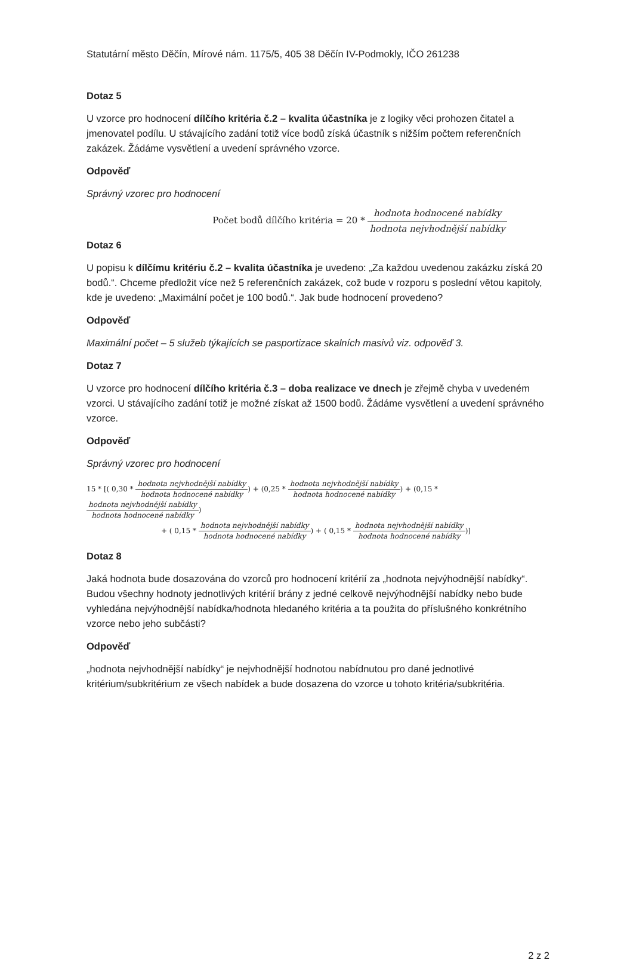Statutární město Děčín, Mírové nám. 1175/5, 405 38 Děčín IV-Podmokly, IČO 261238
Dotaz 5
U vzorce pro hodnocení dílčího kritéria č.2 – kvalita účastníka je z logiky věci prohozen čitatel a jmenovatel podílu. U stávajícího zadání totiž více bodů získá účastník s nižším počtem referenčních zakázek. Žádáme vysvětlení a uvedení správného vzorce.
Odpověď
Správný vzorec pro hodnocení
Počet bodů dílčího kritéria = 20 * hodnota hodnocené nabídky hodnota nejvhodnější nabídky
Dotaz 6
U popisu k dílčímu kritériu č.2 – kvalita účastníka je uvedeno: „Za každou uvedenou zakázku získá 20 bodů.“. Chceme předložit více než 5 referenčních zakázek, což bude v rozporu s poslední větou kapitoly, kde je uvedeno: „Maximální počet je 100 bodů.“. Jak bude hodnocení provedeno?
Odpověď
Maximální počet – 5 služeb týkajících se pasportizace skalních masivů viz. odpověď 3.
Dotaz 7
U vzorce pro hodnocení dílčího kritéria č.3 – doba realizace ve dnech je zřejmě chyba v uvedeném vzorci. U stávajícího zadání totiž je možné získat až 1500 bodů. Žádáme vysvětlení a uvedení správného vzorce.
Odpověď
Správný vzorec pro hodnocení
15 * [( 0,30 * hodnota nejvhodnější nabídky hodnota hodnocené nabídky) + (0,25 * hodnota nejvhodnější nabídky hodnota hodnocené nabídky) + (0,15 * hodnota nejvhodnější nabídky hodnota hodnocené nabídky)
+ ( 0,15 * hodnota nejvhodnější nabídky hodnota hodnocené nabídky) + ( 0,15 * hodnota nejvhodnější nabídky hodnota hodnocené nabídky)]
Dotaz 8
Jaká hodnota bude dosazována do vzorců pro hodnocení kritérií za „hodnota nejvýhodnější nabídky“. Budou všechny hodnoty jednotlivých kritérií brány z jedné celkově nejvýhodnější nabídky nebo bude vyhledána nejvýhodnější nabídka/hodnota hledaného kritéria a ta použita do příslušného konkrétního vzorce nebo jeho subčásti?
Odpověď
„hodnota nejvhodnější nabídky“ je nejvhodnější hodnotou nabídnutou pro dané jednotlivé kritérium/subkritérium ze všech nabídek a bude dosazena do vzorce u tohoto kritéria/subkritéria.
2 z 2